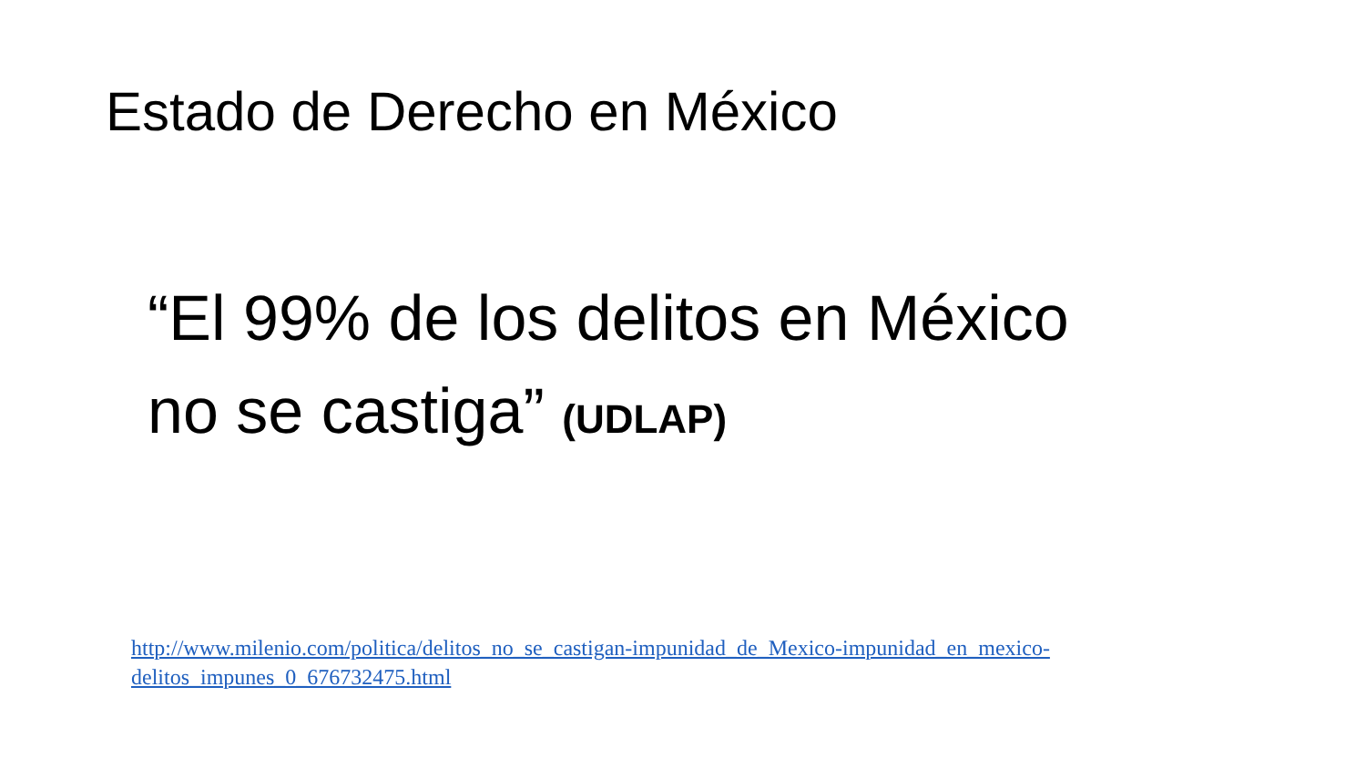Estado de Derecho en México
“El 99% de los delitos en México
no se castiga” (UDLAP)
http://www.milenio.com/politica/delitos_no_se_castigan-impunidad_de_Mexico-impunidad_en_mexico-delitos_impunes_0_676732475.html